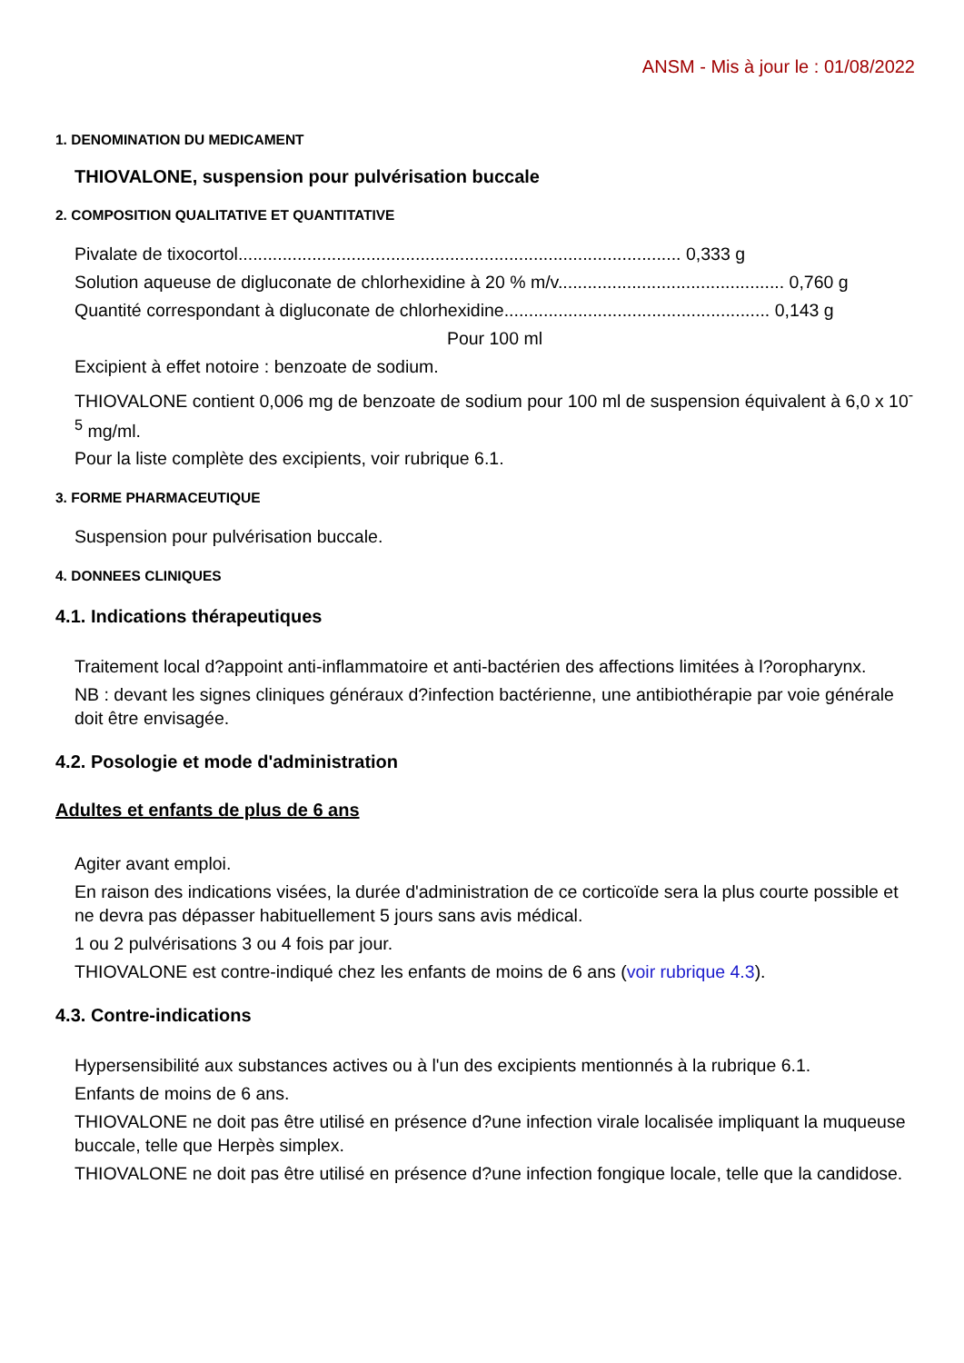ANSM - Mis à jour le : 01/08/2022
1. DENOMINATION DU MEDICAMENT
THIOVALONE, suspension pour pulvérisation buccale
2. COMPOSITION QUALITATIVE ET QUANTITATIVE
Pivalate de tixocortol.......................................................................................... 0,333 g
Solution aqueuse de digluconate de chlorhexidine à 20 % m/v.............................................. 0,760 g
Quantité correspondant à digluconate de chlorhexidine...................................................... 0,143 g
Pour 100 ml
Excipient à effet notoire : benzoate de sodium.
THIOVALONE contient 0,006 mg de benzoate de sodium pour 100 ml de suspension équivalent à 6,0 x 10<sup>-5</sup> mg/ml.
Pour la liste complète des excipients, voir rubrique 6.1.
3. FORME PHARMACEUTIQUE
Suspension pour pulvérisation buccale.
4. DONNEES CLINIQUES
4.1. Indications thérapeutiques
Traitement local d?appoint anti-inflammatoire et anti-bactérien des affections limitées à l?oropharynx.
NB : devant les signes cliniques généraux d?infection bactérienne, une antibiothérapie par voie générale doit être envisagée.
4.2. Posologie et mode d'administration
Adultes et enfants de plus de 6 ans
Agiter avant emploi.
En raison des indications visées, la durée d'administration de ce corticoïde sera la plus courte possible et ne devra pas dépasser habituellement 5 jours sans avis médical.
1 ou 2 pulvérisations 3 ou 4 fois par jour.
THIOVALONE est contre-indiqué chez les enfants de moins de 6 ans (voir rubrique 4.3).
4.3. Contre-indications
Hypersensibilité aux substances actives ou à l'un des excipients mentionnés à la rubrique 6.1.
Enfants de moins de 6 ans.
THIOVALONE ne doit pas être utilisé en présence d?une infection virale localisée impliquant la muqueuse buccale, telle que Herpès simplex.
THIOVALONE ne doit pas être utilisé en présence d?une infection fongique locale, telle que la candidose.